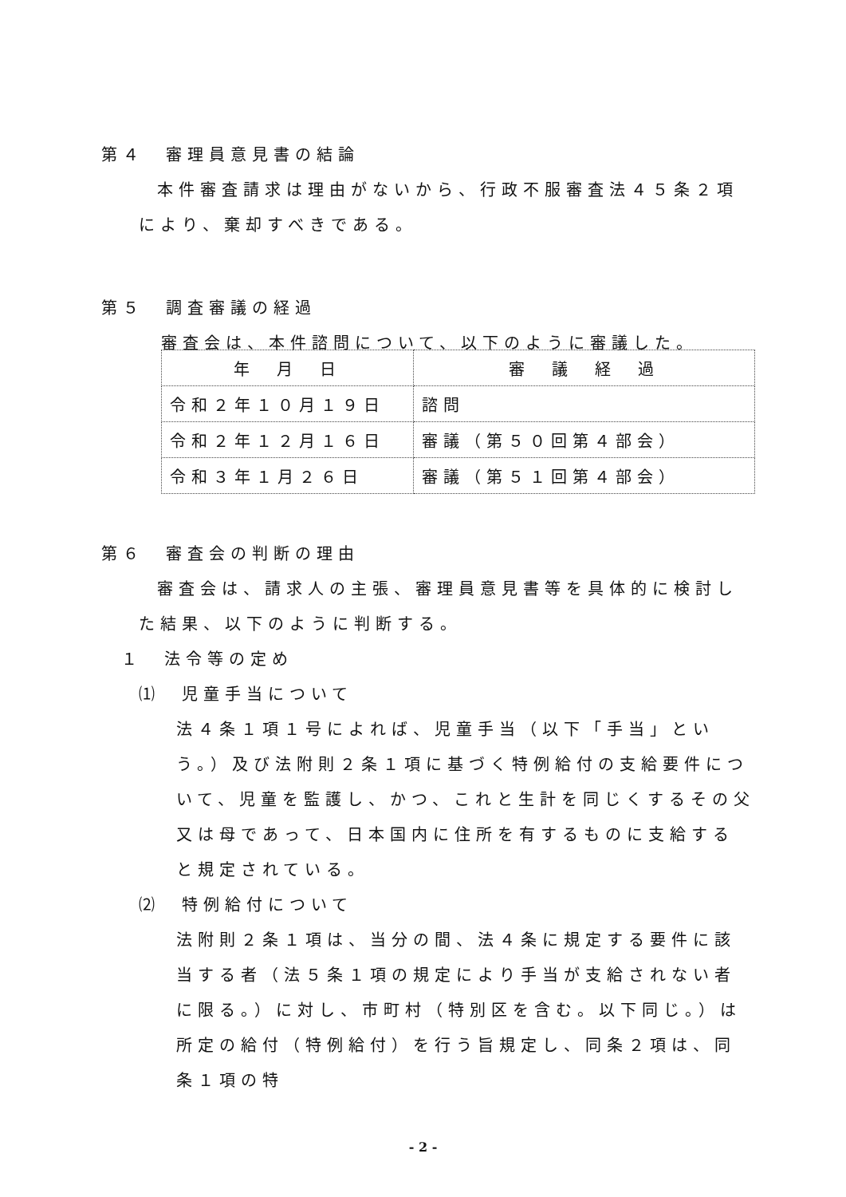第４　審理員意見書の結論
本件審査請求は理由がないから、行政不服審査法４５条２項
により、棄却すべきである。
第５　調査審議の経過
審査会は、本件諮問について、以下のように審議した。
| 年 月 日 | 審 議 経 過 |
| 令和２年１０月１９日 | 諮問 |
| 令和２年１２月１６日 | 審議（第５０回第４部会） |
| 令和３年１月２６日 | 審議（第５１回第４部会） |
第６　審査会の判断の理由
審査会は、請求人の主張、審理員意見書等を具体的に検討し
た結果、以下のように判断する。
１　法令等の定め
⑴　児童手当について
法４条１項１号によれば、児童手当（以下「手当」という。）及び法附則２条１項に基づく特例給付の支給要件について、児童を監護し、かつ、これと生計を同じくするその父又は母であって、日本国内に住所を有するものに支給すると規定されている。
⑵　特例給付について
法附則２条１項は、当分の間、法４条に規定する要件に該当する者（法５条１項の規定により手当が支給されない者に限る。）に対し、市町村（特別区を含む。以下同じ。）は所定の給付（特例給付）を行う旨規定し、同条２項は、同条１項の特
- 2 -